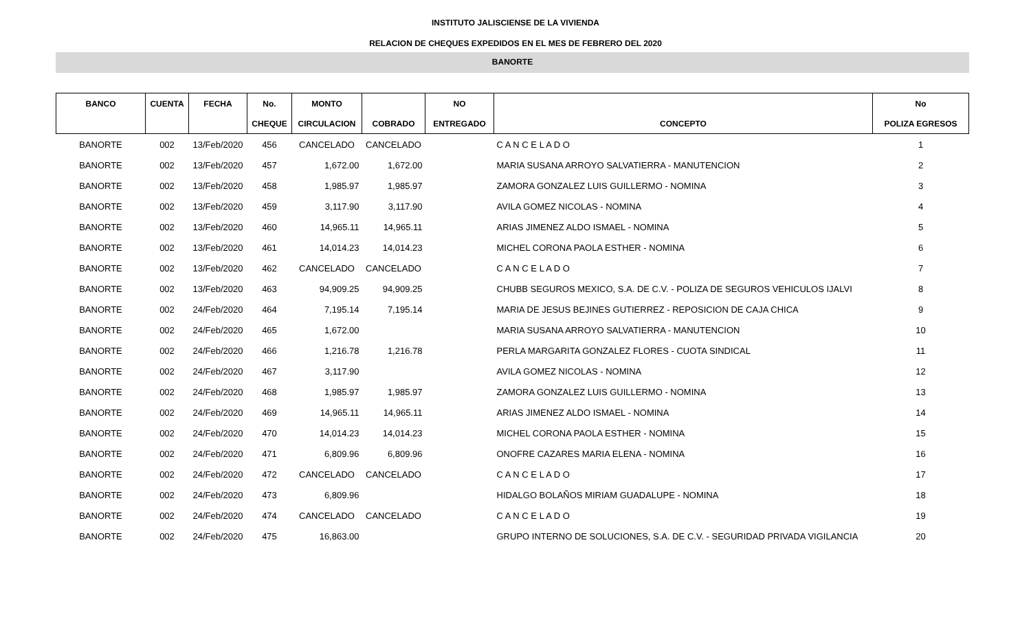INSTITUTO JALISCIENSE DE LA VIVIENDA
RELACION DE CHEQUES EXPEDIDOS EN EL MES DE FEBRERO DEL 2020
BANORTE
| BANCO | CUENTA | FECHA | No. | MONTO | | NO | | No |
| --- | --- | --- | --- | --- | --- | --- | --- | --- |
| | | | CHEQUE | CIRCULACION | COBRADO | ENTREGADO | CONCEPTO | POLIZA EGRESOS |
| BANORTE | 002 | 13/Feb/2020 | 456 | CANCELADO | CANCELADO | | C A N C E L A D O | 1 |
| BANORTE | 002 | 13/Feb/2020 | 457 | 1,672.00 | 1,672.00 | | MARIA SUSANA ARROYO SALVATIERRA - MANUTENCION | 2 |
| BANORTE | 002 | 13/Feb/2020 | 458 | 1,985.97 | 1,985.97 | | ZAMORA GONZALEZ LUIS GUILLERMO - NOMINA | 3 |
| BANORTE | 002 | 13/Feb/2020 | 459 | 3,117.90 | 3,117.90 | | AVILA GOMEZ NICOLAS - NOMINA | 4 |
| BANORTE | 002 | 13/Feb/2020 | 460 | 14,965.11 | 14,965.11 | | ARIAS JIMENEZ ALDO ISMAEL - NOMINA | 5 |
| BANORTE | 002 | 13/Feb/2020 | 461 | 14,014.23 | 14,014.23 | | MICHEL CORONA PAOLA ESTHER - NOMINA | 6 |
| BANORTE | 002 | 13/Feb/2020 | 462 | CANCELADO | CANCELADO | | C A N C E L A D O | 7 |
| BANORTE | 002 | 13/Feb/2020 | 463 | 94,909.25 | 94,909.25 | | CHUBB SEGUROS MEXICO, S.A. DE C.V. - POLIZA DE SEGUROS VEHICULOS IJALVI | 8 |
| BANORTE | 002 | 24/Feb/2020 | 464 | 7,195.14 | 7,195.14 | | MARIA DE JESUS BEJINES GUTIERREZ - REPOSICION DE CAJA CHICA | 9 |
| BANORTE | 002 | 24/Feb/2020 | 465 | 1,672.00 | | | MARIA SUSANA ARROYO SALVATIERRA - MANUTENCION | 10 |
| BANORTE | 002 | 24/Feb/2020 | 466 | 1,216.78 | 1,216.78 | | PERLA MARGARITA GONZALEZ FLORES - CUOTA SINDICAL | 11 |
| BANORTE | 002 | 24/Feb/2020 | 467 | 3,117.90 | | | AVILA GOMEZ NICOLAS - NOMINA | 12 |
| BANORTE | 002 | 24/Feb/2020 | 468 | 1,985.97 | 1,985.97 | | ZAMORA GONZALEZ LUIS GUILLERMO - NOMINA | 13 |
| BANORTE | 002 | 24/Feb/2020 | 469 | 14,965.11 | 14,965.11 | | ARIAS JIMENEZ ALDO ISMAEL - NOMINA | 14 |
| BANORTE | 002 | 24/Feb/2020 | 470 | 14,014.23 | 14,014.23 | | MICHEL CORONA PAOLA ESTHER - NOMINA | 15 |
| BANORTE | 002 | 24/Feb/2020 | 471 | 6,809.96 | 6,809.96 | | ONOFRE CAZARES MARIA ELENA - NOMINA | 16 |
| BANORTE | 002 | 24/Feb/2020 | 472 | CANCELADO | CANCELADO | | C A N C E L A D O | 17 |
| BANORTE | 002 | 24/Feb/2020 | 473 | 6,809.96 | | | HIDALGO BOLAÑOS MIRIAM GUADALUPE - NOMINA | 18 |
| BANORTE | 002 | 24/Feb/2020 | 474 | CANCELADO | CANCELADO | | C A N C E L A D O | 19 |
| BANORTE | 002 | 24/Feb/2020 | 475 | 16,863.00 | | | GRUPO INTERNO DE SOLUCIONES, S.A. DE C.V. - SEGURIDAD PRIVADA VIGILANCIA | 20 |